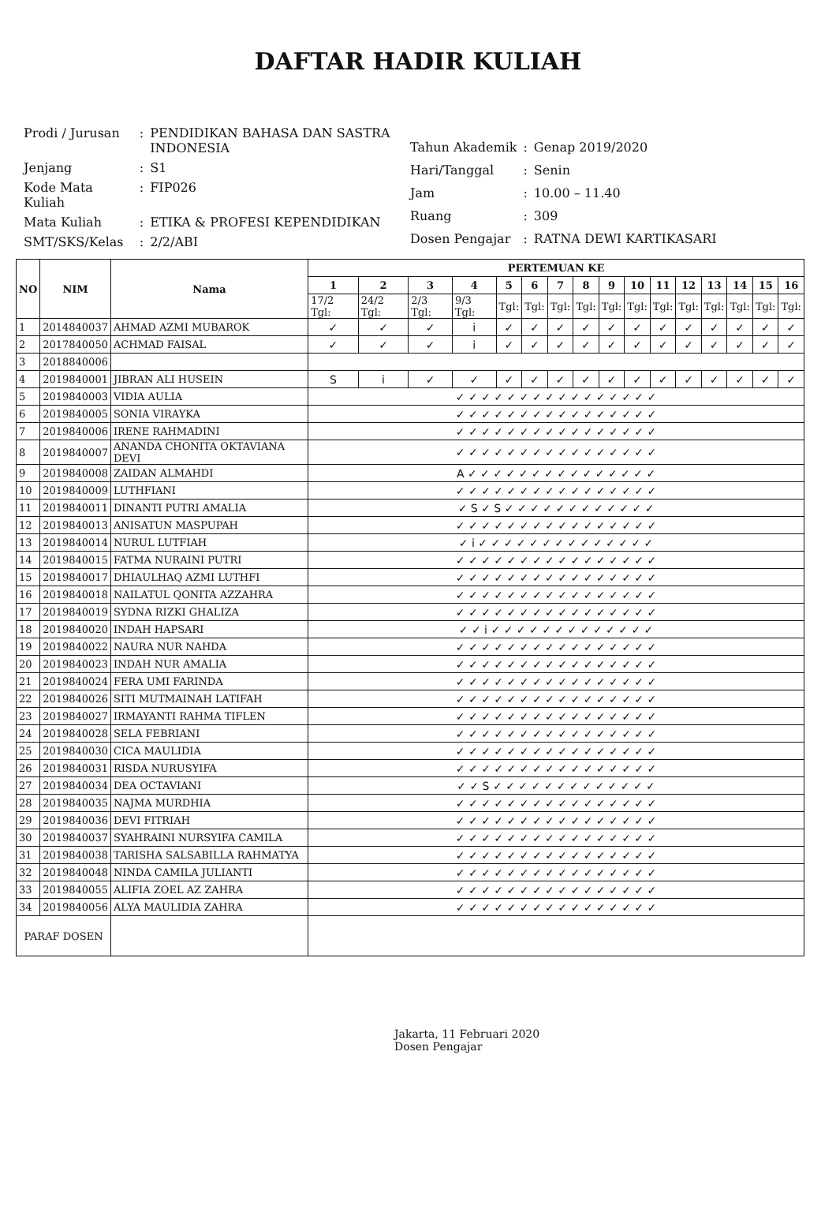DAFTAR HADIR KULIAH
| Prodi / Jurusan | : | PENDIDIKAN BAHASA DAN SASTRA INDONESIA |
| Jenjang | : | S1 |
| Kode Mata Kuliah | : | FIP026 |
| Mata Kuliah | : | ETIKA & PROFESI KEPENDIDIKAN |
| SMT/SKS/Kelas | : | 2/2/ABI |
| Tahun Akademik | : | Genap 2019/2020 |
| Hari/Tanggal | : | Senin |
| Jam | : | 10.00 – 11.40 |
| Ruang | : | 309 |
| Dosen Pengajar | : | RATNA DEWI KARTIKASARI |
| NO | NIM | Nama | PERTEMUAN KE | | | | | | | | | | | | | | | |
| --- | --- | --- | --- | --- | --- | --- | --- | --- | --- | --- | --- | --- | --- | --- | --- | --- | --- | --- |
| | | | 1 | 2 | 3 | 4 | 5 | 6 | 7 | 8 | 9 | 10 | 11 | 12 | 13 | 14 | 15 | 16 |
| | | | 17/2 Tgl: | 24/2 Tgl: | 2/3 Tgl: | 9/3 Tgl: | Tgl: | Tgl: | Tgl: | Tgl: | Tgl: | Tgl: | Tgl: | Tgl: | Tgl: | Tgl: | Tgl: | Tgl: |
| 1 | 2014840037 | AHMAD AZMI MUBAROK | ✓ | ✓ | ✓ | i | ✓ | ✓ | ✓ | ✓ | ✓ | ✓ | ✓ | ✓ | ✓ | ✓ | ✓ | ✓ |
| 2 | 2017840050 | ACHMAD FAISAL | ✓ | ✓ | ✓ | i | ✓ | ✓ | ✓ | ✓ | ✓ | ✓ | ✓ | ✓ | ✓ | ✓ | ✓ | ✓ |
| 3 | 2018840006 | | | | | | | | | | | | | | | | | |
| 4 | 2019840001 | JIBRAN ALI HUSEIN | S | i | ✓ | ✓ | ✓ | ✓ | ✓ | ✓ | ✓ | ✓ | ✓ | ✓ | ✓ | ✓ | ✓ | ✓ |
| 5 | 2019840003 | VIDIA AULIA | ✓ ✓ ✓ ✓ ✓ ✓ ✓ ✓ ✓ ✓ ✓ ✓ ✓ ✓ ✓ ✓ | | | | | | | | | | | | | | | |
| 6 | 2019840005 | SONIA VIRAYKA | ✓ ✓ ✓ ✓ ✓ ✓ ✓ ✓ ✓ ✓ ✓ ✓ ✓ ✓ ✓ ✓ | | | | | | | | | | | | | | | |
| 7 | 2019840006 | IRENE RAHMADINI | ✓ ✓ ✓ ✓ ✓ ✓ ✓ ✓ ✓ ✓ ✓ ✓ ✓ ✓ ✓ ✓ | | | | | | | | | | | | | | | |
| 8 | 2019840007 | ANANDA CHONITA OKTAVIANA DEVI | ✓ ✓ ✓ ✓ ✓ ✓ ✓ ✓ ✓ ✓ ✓ ✓ ✓ ✓ ✓ ✓ | | | | | | | | | | | | | | | |
| 9 | 2019840008 | ZAIDAN ALMAHDI | A ✓ ✓ ✓ ✓ ✓ ✓ ✓ ✓ ✓ ✓ ✓ ✓ ✓ ✓ ✓ | | | | | | | | | | | | | | | |
| 10 | 2019840009 | LUTHFIANI | ✓ ✓ ✓ ✓ ✓ ✓ ✓ ✓ ✓ ✓ ✓ ✓ ✓ ✓ ✓ ✓ | | | | | | | | | | | | | | | |
| 11 | 2019840011 | DINANTI PUTRI AMALIA | ✓ S ✓ S ✓ ✓ ✓ ✓ ✓ ✓ ✓ ✓ ✓ ✓ ✓ ✓ | | | | | | | | | | | | | | | |
| 12 | 2019840013 | ANISATUN MASPUPAH | ✓ ✓ ✓ ✓ ✓ ✓ ✓ ✓ ✓ ✓ ✓ ✓ ✓ ✓ ✓ ✓ | | | | | | | | | | | | | | | |
| 13 | 2019840014 | NURUL LUTFIAH | ✓ i ✓ ✓ ✓ ✓ ✓ ✓ ✓ ✓ ✓ ✓ ✓ ✓ ✓ ✓ | | | | | | | | | | | | | | | |
| 14 | 2019840015 | FATMA NURAINI PUTRI | ✓ ✓ ✓ ✓ ✓ ✓ ✓ ✓ ✓ ✓ ✓ ✓ ✓ ✓ ✓ ✓ | | | | | | | | | | | | | | | |
| 15 | 2019840017 | DHIAULHAQ AZMI LUTHFI | ✓ ✓ ✓ ✓ ✓ ✓ ✓ ✓ ✓ ✓ ✓ ✓ ✓ ✓ ✓ ✓ | | | | | | | | | | | | | | | |
| 16 | 2019840018 | NAILATUL QONITA AZZAHRA | ✓ ✓ ✓ ✓ ✓ ✓ ✓ ✓ ✓ ✓ ✓ ✓ ✓ ✓ ✓ ✓ | | | | | | | | | | | | | | | |
| 17 | 2019840019 | SYDNA RIZKI GHALIZA | ✓ ✓ ✓ ✓ ✓ ✓ ✓ ✓ ✓ ✓ ✓ ✓ ✓ ✓ ✓ ✓ | | | | | | | | | | | | | | | |
| 18 | 2019840020 | INDAH HAPSARI | ✓ ✓ i ✓ ✓ ✓ ✓ ✓ ✓ ✓ ✓ ✓ ✓ ✓ ✓ ✓ | | | | | | | | | | | | | | | |
| 19 | 2019840022 | NAURA NUR NAHDA | ✓ ✓ ✓ ✓ ✓ ✓ ✓ ✓ ✓ ✓ ✓ ✓ ✓ ✓ ✓ ✓ | | | | | | | | | | | | | | | |
| 20 | 2019840023 | INDAH NUR AMALIA | ✓ ✓ ✓ ✓ ✓ ✓ ✓ ✓ ✓ ✓ ✓ ✓ ✓ ✓ ✓ ✓ | | | | | | | | | | | | | | | |
| 21 | 2019840024 | FERA UMI FARINDA | ✓ ✓ ✓ ✓ ✓ ✓ ✓ ✓ ✓ ✓ ✓ ✓ ✓ ✓ ✓ ✓ | | | | | | | | | | | | | | | |
| 22 | 2019840026 | SITI MUTMAINAH LATIFAH | ✓ ✓ ✓ ✓ ✓ ✓ ✓ ✓ ✓ ✓ ✓ ✓ ✓ ✓ ✓ ✓ | | | | | | | | | | | | | | | |
| 23 | 2019840027 | IRMAYANTI RAHMA TIFLEN | ✓ ✓ ✓ ✓ ✓ ✓ ✓ ✓ ✓ ✓ ✓ ✓ ✓ ✓ ✓ ✓ | | | | | | | | | | | | | | | |
| 24 | 2019840028 | SELA FEBRIANI | ✓ ✓ ✓ ✓ ✓ ✓ ✓ ✓ ✓ ✓ ✓ ✓ ✓ ✓ ✓ ✓ | | | | | | | | | | | | | | | |
| 25 | 2019840030 | CICA MAULIDIA | ✓ ✓ ✓ ✓ ✓ ✓ ✓ ✓ ✓ ✓ ✓ ✓ ✓ ✓ ✓ ✓ | | | | | | | | | | | | | | | |
| 26 | 2019840031 | RISDA NURUSYIFA | ✓ ✓ ✓ ✓ ✓ ✓ ✓ ✓ ✓ ✓ ✓ ✓ ✓ ✓ ✓ ✓ | | | | | | | | | | | | | | | |
| 27 | 2019840034 | DEA OCTAVIANI | ✓ ✓ S ✓ ✓ ✓ ✓ ✓ ✓ ✓ ✓ ✓ ✓ ✓ ✓ ✓ | | | | | | | | | | | | | | | |
| 28 | 2019840035 | NAJMA MURDHIA | ✓ ✓ ✓ ✓ ✓ ✓ ✓ ✓ ✓ ✓ ✓ ✓ ✓ ✓ ✓ ✓ | | | | | | | | | | | | | | | |
| 29 | 2019840036 | DEVI FITRIAH | ✓ ✓ ✓ ✓ ✓ ✓ ✓ ✓ ✓ ✓ ✓ ✓ ✓ ✓ ✓ ✓ | | | | | | | | | | | | | | | |
| 30 | 2019840037 | SYAHRAINI NURSYIFA CAMILA | ✓ ✓ ✓ ✓ ✓ ✓ ✓ ✓ ✓ ✓ ✓ ✓ ✓ ✓ ✓ ✓ | | | | | | | | | | | | | | | |
| 31 | 2019840038 | TARISHA SALSABILLA RAHMATYA | ✓ ✓ ✓ ✓ ✓ ✓ ✓ ✓ ✓ ✓ ✓ ✓ ✓ ✓ ✓ ✓ | | | | | | | | | | | | | | | |
| 32 | 2019840048 | NINDA CAMILA JULIANTI | ✓ ✓ ✓ ✓ ✓ ✓ ✓ ✓ ✓ ✓ ✓ ✓ ✓ ✓ ✓ ✓ | | | | | | | | | | | | | | | |
| 33 | 2019840055 | ALIFIA ZOEL AZ ZAHRA | ✓ ✓ ✓ ✓ ✓ ✓ ✓ ✓ ✓ ✓ ✓ ✓ ✓ ✓ ✓ ✓ | | | | | | | | | | | | | | | |
| 34 | 2019840056 | ALYA MAULIDIA ZAHRA | ✓ ✓ ✓ ✓ ✓ ✓ ✓ ✓ ✓ ✓ ✓ ✓ ✓ ✓ ✓ ✓ | | | | | | | | | | | | | | | |
| PARAF DOSEN | | | | | | | | | | | | | | | | | | |
Jakarta, 11 Februari 2020
Dosen Pengajar